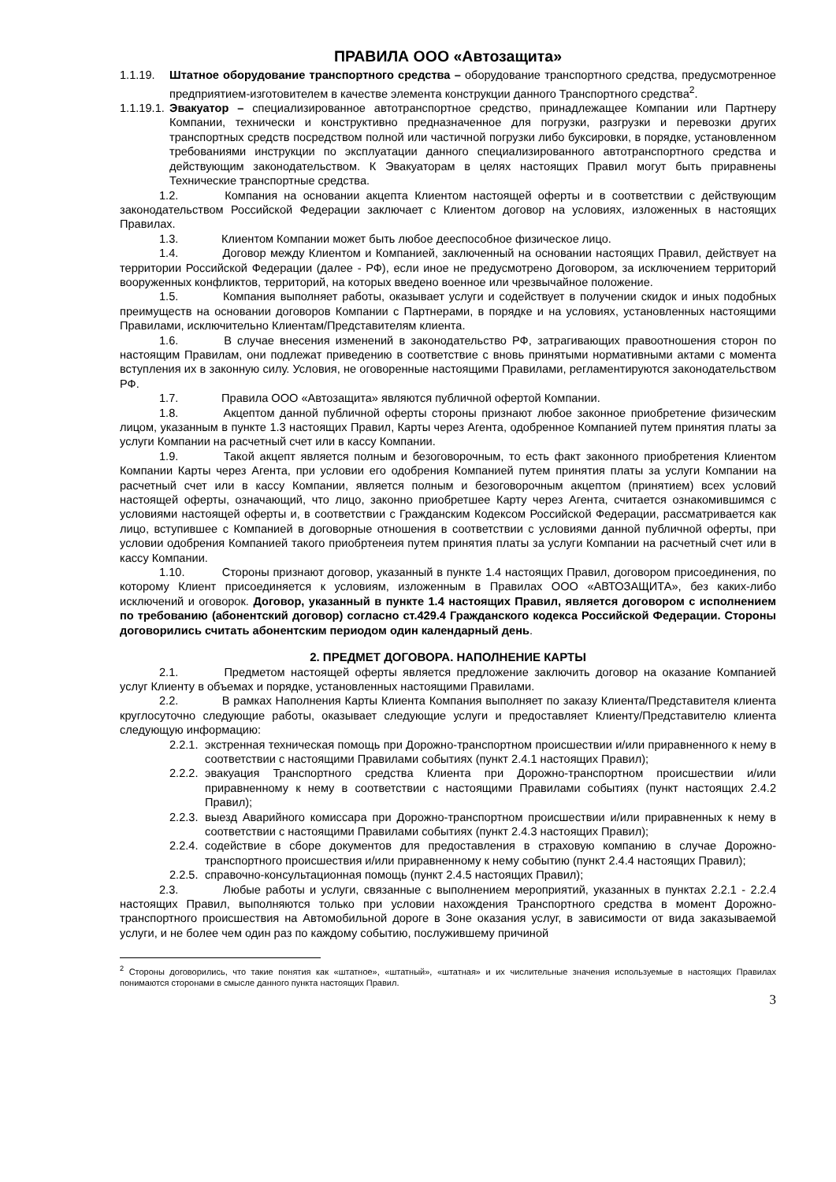ПРАВИЛА ООО «Автозащита»
1.1.19. Штатное оборудование транспортного средства – оборудование транспортного средства, предусмотренное предприятием-изготовителем в качестве элемента конструкции данного Транспортного средства<sup>2</sup>.
1.1.19.1. Эвакуатор – специализированное автотранспортное средство, принадлежащее Компании или Партнеру Компании, технически и конструктивно предназначенное для погрузки, разгрузки и перевозки других транспортных средств посредством полной или частичной погрузки либо буксировки, в порядке, установленном требованиями инструкции по эксплуатации данного специализированного автотранспортного средства и действующим законодательством. К Эвакуаторам в целях настоящих Правил могут быть приравнены Технические транспортные средства.
1.2. Компания на основании акцепта Клиентом настоящей оферты и в соответствии с действующим законодательством Российской Федерации заключает с Клиентом договор на условиях, изложенных в настоящих Правилах.
1.3. Клиентом Компании может быть любое дееспособное физическое лицо.
1.4. Договор между Клиентом и Компанией, заключенный на основании настоящих Правил, действует на территории Российской Федерации (далее - РФ), если иное не предусмотрено Договором, за исключением территорий вооруженных конфликтов, территорий, на которых введено военное или чрезвычайное положение.
1.5. Компания выполняет работы, оказывает услуги и содействует в получении скидок и иных подобных преимуществ на основании договоров Компании с Партнерами, в порядке и на условиях, установленных настоящими Правилами, исключительно Клиентам/Представителям клиента.
1.6. В случае внесения изменений в законодательство РФ, затрагивающих правоотношения сторон по настоящим Правилам, они подлежат приведению в соответствие с вновь принятыми нормативными актами с момента вступления их в законную силу. Условия, не оговоренные настоящими Правилами, регламентируются законодательством РФ.
1.7. Правила ООО «Автозащита» являются публичной офертой Компании.
1.8. Акцептом данной публичной оферты стороны признают любое законное приобретение физическим лицом, указанным в пункте 1.3 настоящих Правил, Карты через Агента, одобренное Компанией путем принятия платы за услуги Компании на расчетный счет или в кассу Компании.
1.9. Такой акцепт является полным и безоговорочным, то есть факт законного приобретения Клиентом Компании Карты через Агента, при условии его одобрения Компанией путем принятия платы за услуги Компании на расчетный счет или в кассу Компании, является полным и безоговорочным акцептом (принятием) всех условий настоящей оферты, означающий, что лицо, законно приобретшее Карту через Агента, считается ознакомившимся с условиями настоящей оферты и, в соответствии с Гражданским Кодексом Российской Федерации, рассматривается как лицо, вступившее с Компанией в договорные отношения в соответствии с условиями данной публичной оферты, при условии одобрения Компанией такого приобртенеия путем принятия платы за услуги Компании на расчетный счет или в кассу Компании.
1.10. Стороны признают договор, указанный в пункте 1.4 настоящих Правил, договором присоединения, по которому Клиент присоединяется к условиям, изложенным в Правилах ООО «АВТОЗАЩИТА», без каких-либо исключений и оговорок. Договор, указанный в пункте 1.4 настоящих Правил, является договором с исполнением по требованию (абонентский договор) согласно ст.429.4 Гражданского кодекса Российской Федерации. Стороны договорились считать абонентским периодом один календарный день.
2. ПРЕДМЕТ ДОГОВОРА. НАПОЛНЕНИЕ КАРТЫ
2.1. Предметом настоящей оферты является предложение заключить договор на оказание Компанией услуг Клиенту в объемах и порядке, установленных настоящими Правилами.
2.2. В рамках Наполнения Карты Клиента Компания выполняет по заказу Клиента/Представителя клиента круглосуточно следующие работы, оказывает следующие услуги и предоставляет Клиенту/Представителю клиента следующую информацию:
2.2.1. экстренная техническая помощь при Дорожно-транспортном происшествии и/или приравненного к нему в соответствии с настоящими Правилами событиях (пункт 2.4.1 настоящих Правил);
2.2.2. эвакуация Транспортного средства Клиента при Дорожно-транспортном происшествии и/или приравненному к нему в соответствии с настоящими Правилами событиях (пункт настоящих 2.4.2 Правил);
2.2.3. выезд Аварийного комиссара при Дорожно-транспортном происшествии и/или приравненных к нему в соответствии с настоящими Правилами событиях (пункт 2.4.3 настоящих Правил);
2.2.4. содействие в сборе документов для предоставления в страховую компанию в случае Дорожно-транспортного происшествия и/или приравненному к нему событию (пункт 2.4.4 настоящих Правил);
2.2.5. справочно-консультационная помощь (пункт 2.4.5 настоящих Правил);
2.3. Любые работы и услуги, связанные с выполнением мероприятий, указанных в пунктах 2.2.1 - 2.2.4 настоящих Правил, выполняются только при условии нахождения Транспортного средства в момент Дорожно-транспортного происшествия на Автомобильной дороге в Зоне оказания услуг, в зависимости от вида заказываемой услуги, и не более чем один раз по каждому событию, послужившему причиной
<sup>2</sup> Стороны договорились, что такие понятия как «штатное», «штатный», «штатная» и их числительные значения используемые в настоящих Правилах понимаются сторонами в смысле данного пункта настоящих Правил.
3